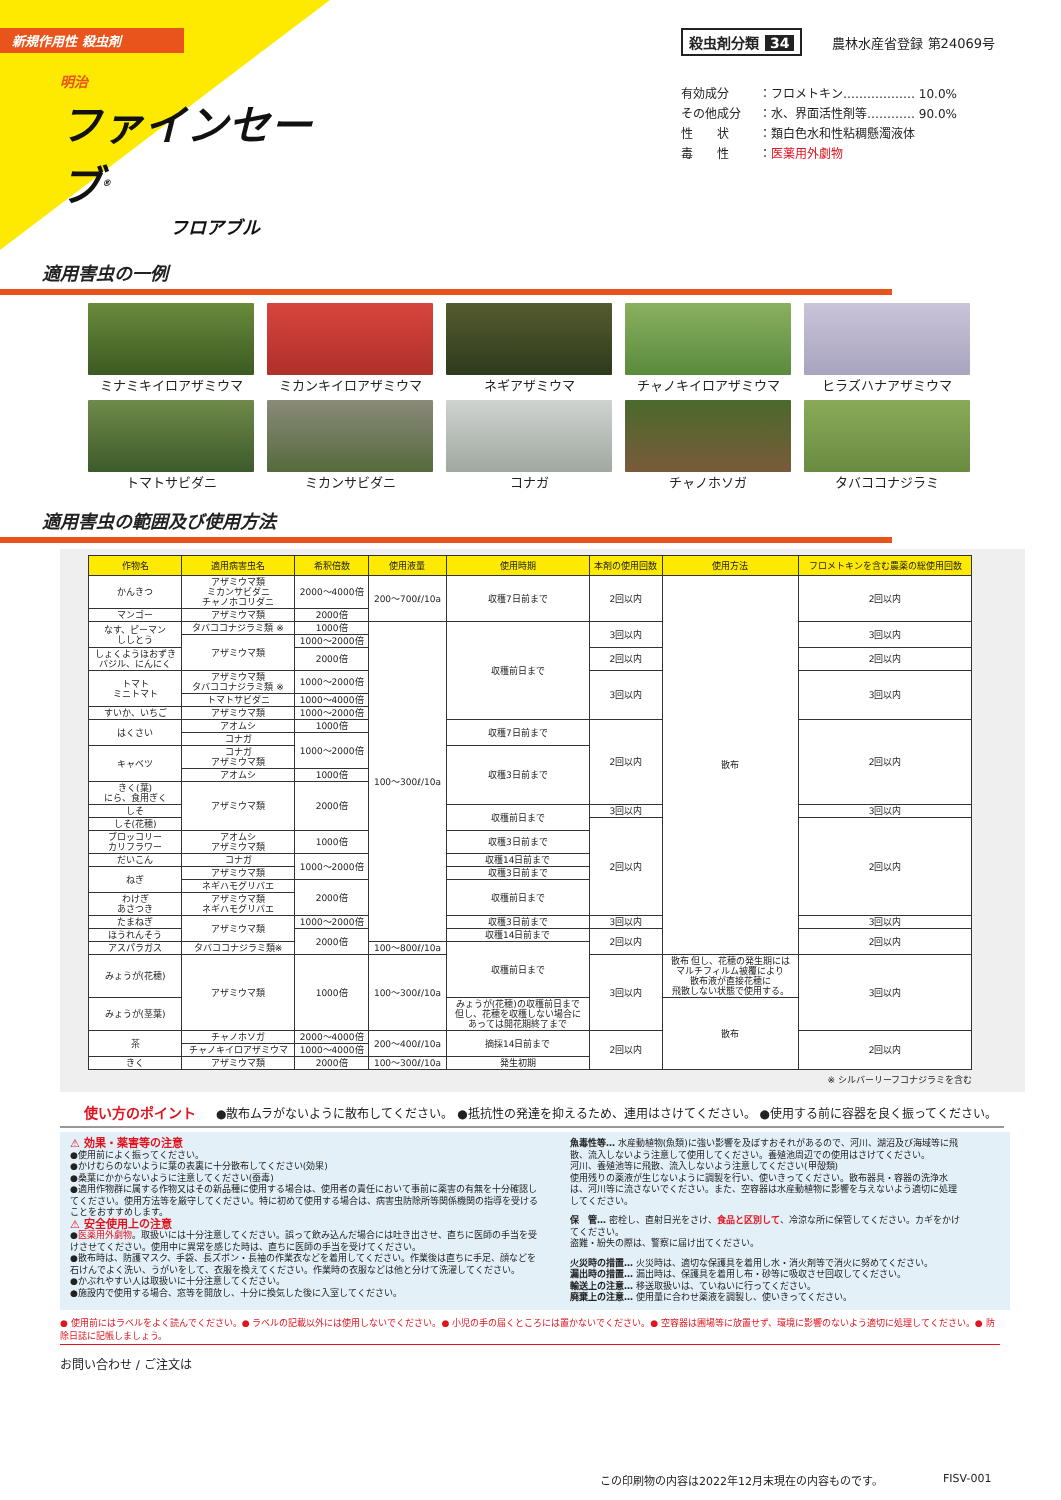新規作用性 殺虫剤
明治
ファインセーブ<sup>®</sup>
フロアブル
殺虫剤分類 34 農林水産省登録 第24069号
有効成分 ：フロメトキン……………… 10.0%
その他成分 ：水、界面活性剤等………… 90.0%
性　　状 ：類白色水和性粘稠懸濁液体
毒　　性 ： 医薬用外劇物
適用害虫の一例
ミナミキイロアザミウマ
ミカンキイロアザミウマ
ネギアザミウマ
チャノキイロアザミウマ
ヒラズハナアザミウマ
トマトサビダニ
ミカンサビダニ
コナガ
チャノホソガ
タバココナジラミ
適用害虫の範囲及び使用方法
| 作物名 | 適用病害虫名 | 希釈倍数 | 使用液量 | 使用時期 | 本剤の使用回数 | 使用方法 | フロメトキンを含む農薬の総使用回数 |
| --- | --- | --- | --- | --- | --- | --- | --- |
| かんきつ | アザミウマ類 ミカンサビダニ チャノホコリダニ | 2000〜4000倍 | 200〜700ℓ/10a | 収穫7日前まで | 2回以内 | 散布 | 2回以内 |
| マンゴー | アザミウマ類 | 2000倍 | | | | | |
| なす、ピーマン ししとう | タバココナジラミ類 ※ | 1000倍 | 100〜300ℓ/10a | 収穫前日まで | 3回以内 | | 3回以内 |
| | アザミウマ類 | 1000〜2000倍 | | | | | |
| しょくようほおずき バジル、にんにく | | 2000倍 | | | 2回以内 | | 2回以内 |
| トマト ミニトマト | アザミウマ類 タバココナジラミ類 ※ | 1000〜2000倍 | | | 3回以内 | | 3回以内 |
| | トマトサビダニ | 1000〜4000倍 | | | | | |
| すいか、いちご | アザミウマ類 | 1000〜2000倍 | | | | | |
| はくさい | アオムシ | 1000倍 | | 収穫7日前まで | 2回以内 | | 2回以内 |
| | コナガ | 1000〜2000倍 | | | | | |
| キャベツ | コナガ アザミウマ類 | | | 収穫3日前まで | | | |
| | アオムシ | 1000倍 | | | | | |
| きく(葉) にら、食用ぎく | アザミウマ類 | 2000倍 | | | | | |
| しそ | | | | 収穫前日まで | 3回以内 | | 3回以内 |
| しそ(花穂) | | | | | 2回以内 | | 2回以内 |
| ブロッコリー カリフラワー | アオムシ アザミウマ類 | 1000倍 | | 収穫3日前まで | | | |
| | コナガ | 1000〜2000倍 | | | | | |
| だいこん | | | | 収穫14日前まで | | | |
| ねぎ | アザミウマ類 | | | 収穫3日前まで | | | |
| | ネギハモグリバエ | 2000倍 | | 収穫前日まで | | | |
| わけぎ あさつき | アザミウマ類 ネギハモグリバエ | | | | | | |
| たまねぎ | アザミウマ類 | 1000〜2000倍 | | 収穫3日前まで | 3回以内 | | 3回以内 |
| ほうれんそう | | 2000倍 | | 収穫14日前まで | 2回以内 | | 2回以内 |
| アスパラガス | タバココナジラミ類※ | | 100〜800ℓ/10a | 収穫前日まで | | | |
| みょうが(花穂) | アザミウマ類 | 1000倍 | 100〜300ℓ/10a | | 3回以内 | 散布 但し、花穂の発生期には マルチフィルム被覆により 散布液が直接花穂に 飛散しない状態で使用する。 | 3回以内 |
| みょうが(茎葉) | | | | みょうが(花穂)の収穫前日まで 但し、花穂を収穫しない場合に あっては開花期終了まで | | 散布 | |
| 茶 | チャノホソガ | 2000〜4000倍 | 200〜400ℓ/10a | 摘採14日前まで | 2回以内 | | 2回以内 |
| | チャノキイロアザミウマ | 1000〜4000倍 | | | | | |
| きく | アザミウマ類 | 2000倍 | 100〜300ℓ/10a | 発生初期 | | | |
※ シルバーリーフコナジラミを含む
使い方のポイント ●散布ムラがないように散布してください。 ●抵抗性の発達を抑えるため、連用はさけてください。 ●使用する前に容器を良く振ってください。
⚠ 効果・薬害等の注意
●使用前によく振ってください。
●かけむらのないように葉の表裏に十分散布してください(効果)
●桑葉にかからないように注意してください(蚕毒)
●適用作物群に属する作物又はその新品種に使用する場合は、使用者の責任において事前に薬害の有無を十分確認してください。使用方法等を厳守してください。特に初めて使用する場合は、病害虫防除所等関係機関の指導を受けることをおすすめします。
⚠ 安全使用上の注意
●医薬用外劇物。取扱いには十分注意してください。誤って飲み込んだ場合には吐き出させ、直ちに医師の手当を受けさせてください。使用中に異常を感じた時は、直ちに医師の手当を受けてください。
●散布時は、防護マスク、手袋、長ズボン・長袖の作業衣などを着用してください。作業後は直ちに手足、顔などを石けんでよく洗い、うがいをして、衣服を換えてください。作業時の衣服などは他と分けて洗濯してください。
●かぶれやすい人は取扱いに十分注意してください。
●施設内で使用する場合、窓等を開放し、十分に換気した後に入室してください。
魚毒性等… 水産動植物(魚類)に強い影響を及ぼすおそれがあるので、河川、湖沼及び海域等に飛散、流入しないよう注意して使用してください。養殖池周辺での使用はさけてください。
河川、養殖池等に飛散、流入しないよう注意してください(甲殻類)
使用残りの薬液が生じないように調製を行い、使いきってください。散布器具・容器の洗浄水は、河川等に流さないでください。また、空容器は水産動植物に影響を与えないよう適切に処理してください。
保　管… 密栓し、直射日光をさけ、食品と区別して、冷涼な所に保管してください。カギをかけてください。
盗難・紛失の際は、警察に届け出てください。
火災時の措置… 火災時は、適切な保護具を着用し水・消火剤等で消火に努めてください。
漏出時の措置… 漏出時は、保護具を着用し布・砂等に吸収させ回収してください。
輸送上の注意… 移送取扱いは、ていねいに行ってください。
廃棄上の注意… 使用量に合わせ薬液を調製し、使いきってください。
● 使用前にはラベルをよく読んでください。● ラベルの記載以外には使用しないでください。● 小児の手の届くところには置かないでください。● 空容器は圃場等に放置せず、環境に影響のないよう適切に処理してください。● 防除日誌に記帳しましょう。
お問い合わせ / ご注文は
この印刷物の内容は2022年12月末現在の内容ものです。 FISV-001